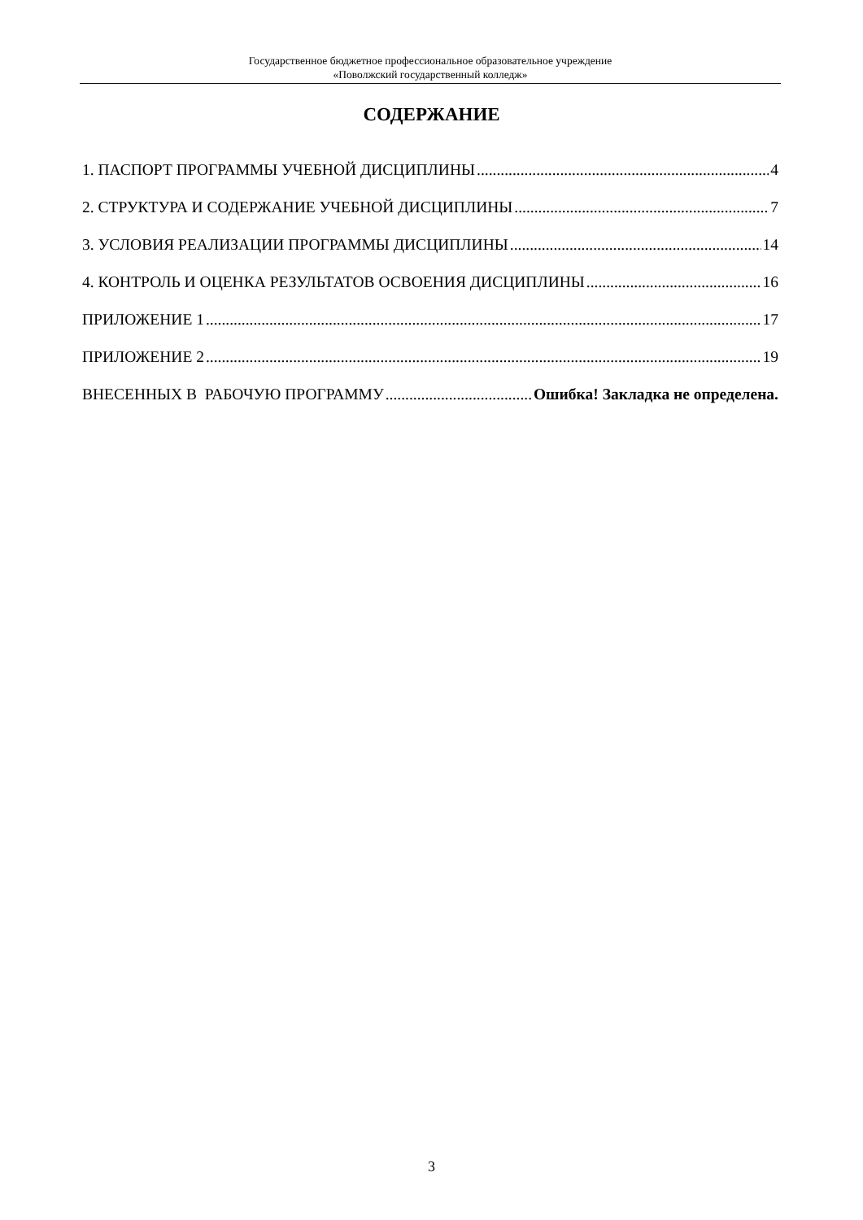Государственное бюджетное профессиональное образовательное учреждение
«Поволжский государственный колледж»
СОДЕРЖАНИЕ
1. ПАСПОРТ ПРОГРАММЫ УЧЕБНОЙ ДИСЦИПЛИНЫ 4
2. СТРУКТУРА И СОДЕРЖАНИЕ УЧЕБНОЙ ДИСЦИПЛИНЫ 7
3. УСЛОВИЯ РЕАЛИЗАЦИИ ПРОГРАММЫ ДИСЦИПЛИНЫ 14
4. КОНТРОЛЬ И ОЦЕНКА РЕЗУЛЬТАТОВ ОСВОЕНИЯ ДИСЦИПЛИНЫ 16
ПРИЛОЖЕНИЕ 1 17
ПРИЛОЖЕНИЕ 2 19
ВНЕСЕННЫХ В РАБОЧУЮ ПРОГРАММУ Ошибка! Закладка не определена.
3